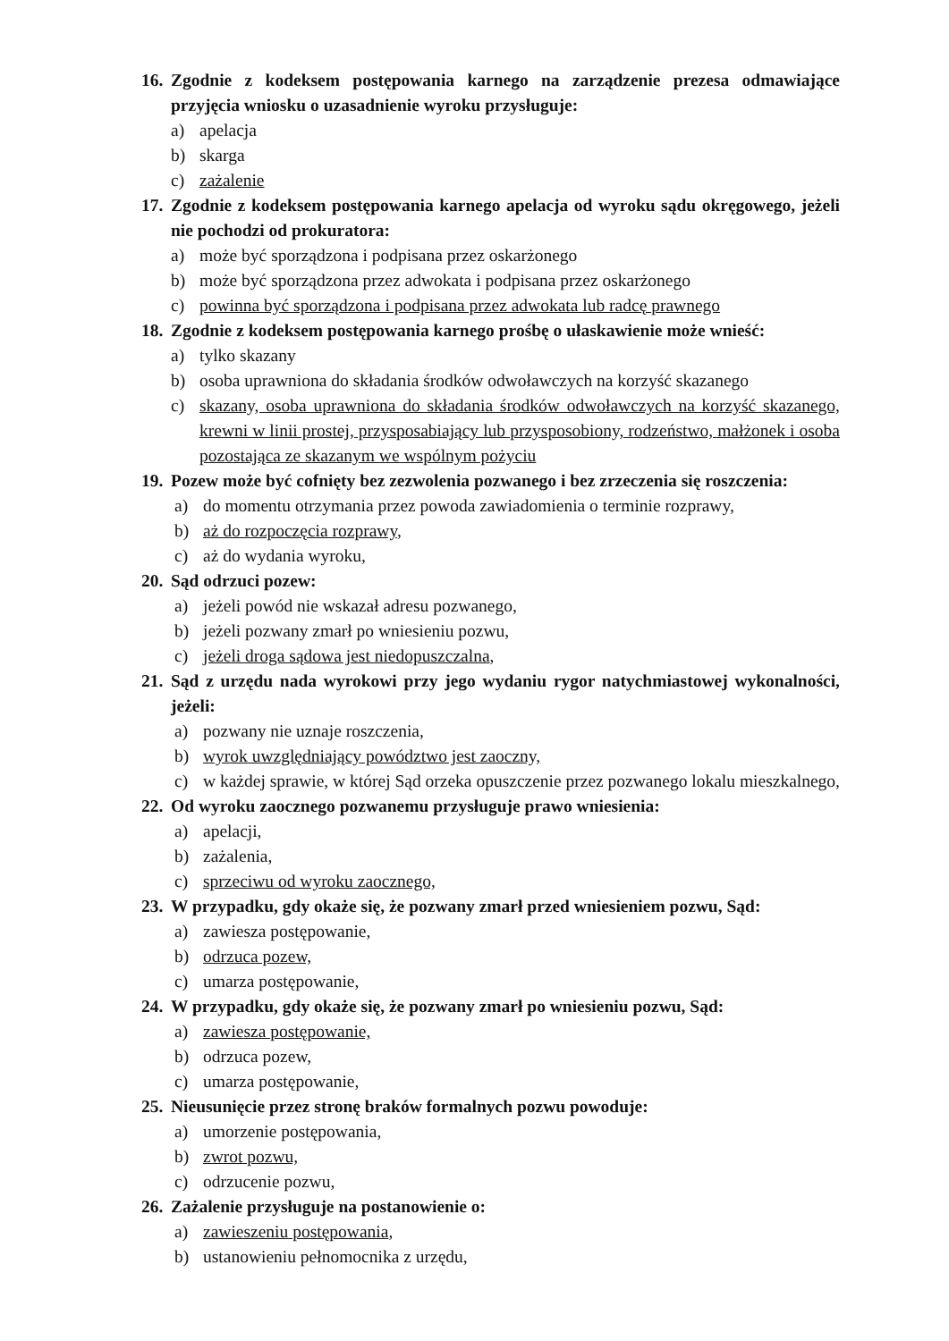16. Zgodnie z kodeksem postępowania karnego na zarządzenie prezesa odmawiające przyjęcia wniosku o uzasadnienie wyroku przysługuje:
a) apelacja
b) skarga
c) zażalenie
17. Zgodnie z kodeksem postępowania karnego apelacja od wyroku sądu okręgowego, jeżeli nie pochodzi od prokuratora:
a) może być sporządzona i podpisana przez oskarżonego
b) może być sporządzona przez adwokata i podpisana przez oskarżonego
c) powinna być sporządzona i podpisana przez adwokata lub radcę prawnego
18. Zgodnie z kodeksem postępowania karnego prośbę o ułaskawienie może wnieść:
a) tylko skazany
b) osoba uprawniona do składania środków odwoławczych na korzyść skazanego
c) skazany, osoba uprawniona do składania środków odwoławczych na korzyść skazanego, krewni w linii prostej, przysposabiający lub przysposobiony, rodzeństwo, małżonek i osoba pozostająca ze skazanym we wspólnym pożyciu
19. Pozew może być cofnięty bez zezwolenia pozwanego i bez zrzeczenia się roszczenia:
a) do momentu otrzymania przez powoda zawiadomienia o terminie rozprawy,
b) aż do rozpoczęcia rozprawy,
c) aż do wydania wyroku,
20. Sąd odrzuci pozew:
a) jeżeli powód nie wskazał adresu pozwanego,
b) jeżeli pozwany zmarł po wniesieniu pozwu,
c) jeżeli droga sądowa jest niedopuszczalna,
21. Sąd z urzędu nada wyrokowi przy jego wydaniu rygor natychmiastowej wykonalności, jeżeli:
a) pozwany nie uznaje roszczenia,
b) wyrok uwzględniający powództwo jest zaoczny,
c) w każdej sprawie, w której Sąd orzeka opuszczenie przez pozwanego lokalu mieszkalnego,
22. Od wyroku zaocznego pozwanemu przysługuje prawo wniesienia:
a) apelacji,
b) zażalenia,
c) sprzeciwu od wyroku zaocznego,
23. W przypadku, gdy okaże się, że pozwany zmarł przed wniesieniem pozwu, Sąd:
a) zawiesza postępowanie,
b) odrzuca pozew,
c) umarza postępowanie,
24. W przypadku, gdy okaże się, że pozwany zmarł po wniesieniu pozwu, Sąd:
a) zawiesza postępowanie,
b) odrzuca pozew,
c) umarza postępowanie,
25. Nieusunięcie przez stronę braków formalnych pozwu powoduje:
a) umorzenie postępowania,
b) zwrot pozwu,
c) odrzucenie pozwu,
26. Zażalenie przysługuje na postanowienie o:
a) zawieszeniu postępowania,
b) ustanowieniu pełnomocnika z urzędu,